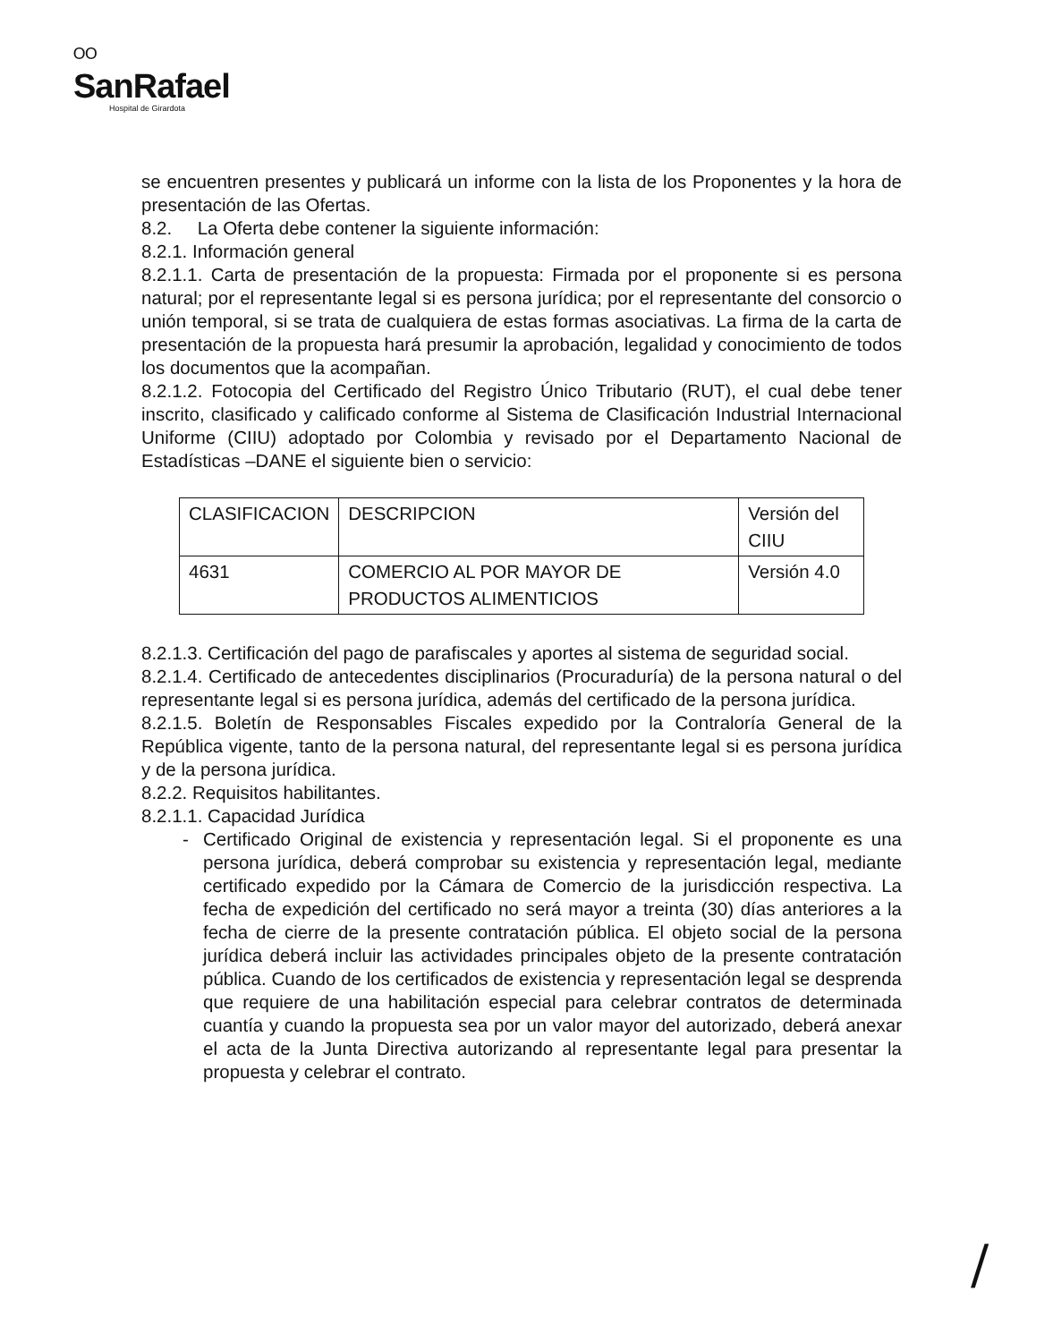ᴼᴼ
SanRafael
Hospital de Girardota
se encuentren presentes y publicará un informe con la lista de los Proponentes y la hora de presentación de las Ofertas.
8.2. La Oferta debe contener la siguiente información:
8.2.1. Información general
8.2.1.1. Carta de presentación de la propuesta: Firmada por el proponente si es persona natural; por el representante legal si es persona jurídica; por el representante del consorcio o unión temporal, si se trata de cualquiera de estas formas asociativas. La firma de la carta de presentación de la propuesta hará presumir la aprobación, legalidad y conocimiento de todos los documentos que la acompañan.
8.2.1.2. Fotocopia del Certificado del Registro Único Tributario (RUT), el cual debe tener inscrito, clasificado y calificado conforme al Sistema de Clasificación Industrial Internacional Uniforme (CIIU) adoptado por Colombia y revisado por el Departamento Nacional de Estadísticas –DANE el siguiente bien o servicio:
| CLASIFICACION | DESCRIPCION | Versión del CIIU |
| 4631 | COMERCIO AL POR MAYOR DE PRODUCTOS ALIMENTICIOS | Versión 4.0 |
8.2.1.3. Certificación del pago de parafiscales y aportes al sistema de seguridad social.
8.2.1.4. Certificado de antecedentes disciplinarios (Procuraduría) de la persona natural o del representante legal si es persona jurídica, además del certificado de la persona jurídica.
8.2.1.5. Boletín de Responsables Fiscales expedido por la Contraloría General de la República vigente, tanto de la persona natural, del representante legal si es persona jurídica y de la persona jurídica.
8.2.2. Requisitos habilitantes.
8.2.1.1. Capacidad Jurídica
- Certificado Original de existencia y representación legal. Si el proponente es una persona jurídica, deberá comprobar su existencia y representación legal, mediante certificado expedido por la Cámara de Comercio de la jurisdicción respectiva. La fecha de expedición del certificado no será mayor a treinta (30) días anteriores a la fecha de cierre de la presente contratación pública. El objeto social de la persona jurídica deberá incluir las actividades principales objeto de la presente contratación pública. Cuando de los certificados de existencia y representación legal se desprenda que requiere de una habilitación especial para celebrar contratos de determinada cuantía y cuando la propuesta sea por un valor mayor del autorizado, deberá anexar el acta de la Junta Directiva autorizando al representante legal para presentar la propuesta y celebrar el contrato.
/